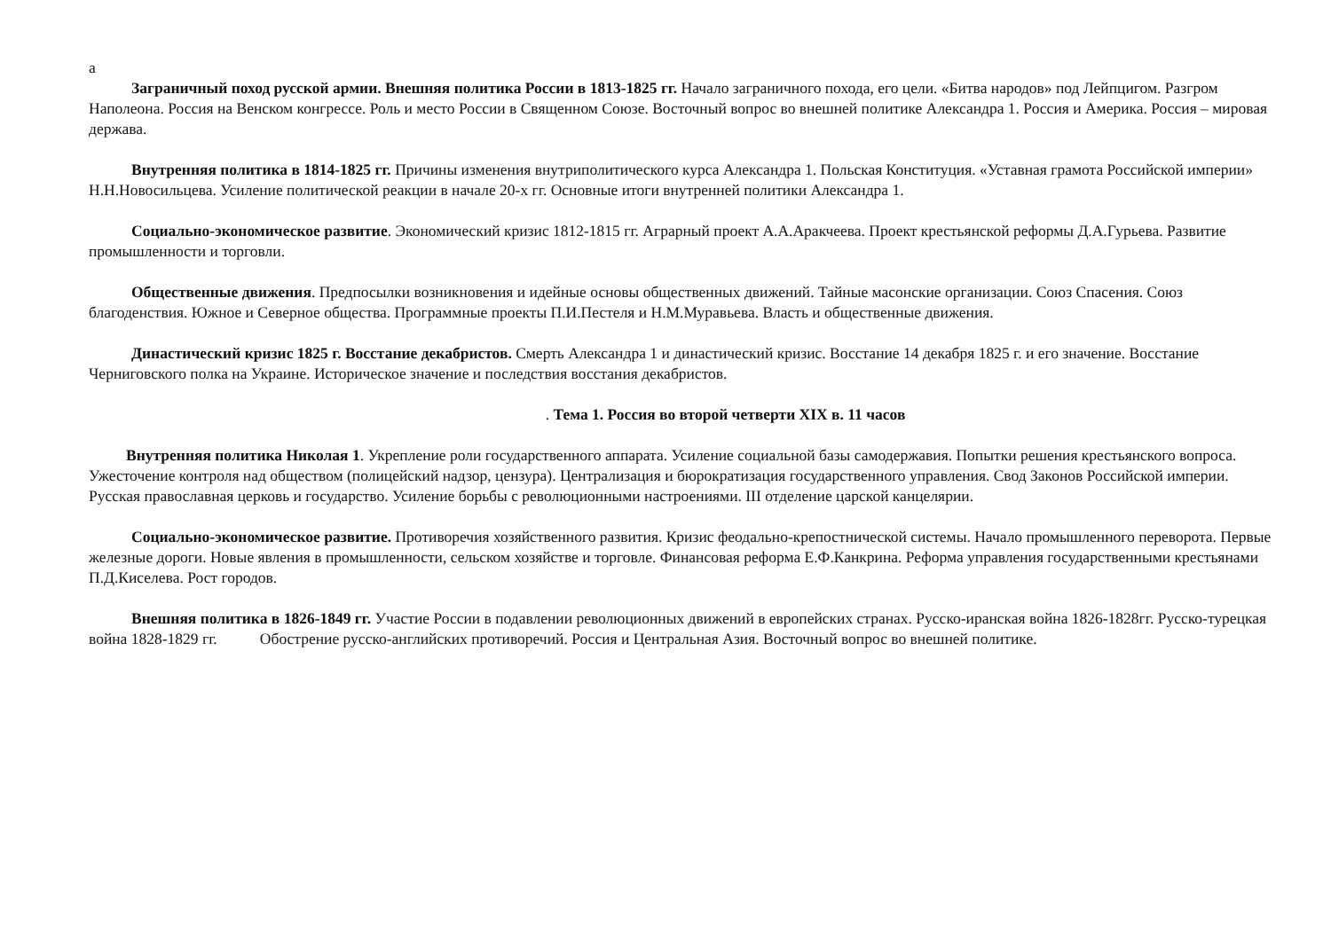а
Заграничный поход русской армии. Внешняя политика России в 1813-1825 гг. Начало заграничного похода, его цели. «Битва народов» под Лейпцигом. Разгром Наполеона. Россия на Венском конгрессе. Роль и место России в Священном Союзе. Восточный вопрос во внешней политике Александра 1. Россия и Америка. Россия – мировая держава.
Внутренняя политика в 1814-1825 гг. Причины изменения внутриполитического курса Александра 1. Польская Конституция. «Уставная грамота Российской империи» Н.Н.Новосильцева. Усиление политической реакции в начале 20-х гг. Основные итоги внутренней политики Александра 1.
Социально-экономическое развитие. Экономический кризис 1812-1815 гг. Аграрный проект А.А.Аракчеева. Проект крестьянской реформы Д.А.Гурьева. Развитие промышленности и торговли.
Общественные движения. Предпосылки возникновения и идейные основы общественных движений. Тайные масонские организации. Союз Спасения. Союз благоденствия. Южное и Северное общества. Программные проекты П.И.Пестеля и Н.М.Муравьева. Власть и общественные движения.
Династический кризис 1825 г. Восстание декабристов. Смерть Александра 1 и династический кризис. Восстание 14 декабря 1825 г. и его значение. Восстание Черниговского полка на Украине. Историческое значение и последствия восстания декабристов.
. Тема 1. Россия во второй четверти XIX в. 11 часов
Внутренняя политика Николая 1. Укрепление роли государственного аппарата. Усиление социальной базы самодержавия. Попытки решения крестьянского вопроса. Ужесточение контроля над обществом (полицейский надзор, цензура). Централизация и бюрократизация государственного управления. Свод Законов Российской империи. Русская православная церковь и государство. Усиление борьбы с революционными настроениями. III отделение царской канцелярии.
Социально-экономическое развитие. Противоречия хозяйственного развития. Кризис феодально-крепостнической системы. Начало промышленного переворота. Первые железные дороги. Новые явления в промышленности, сельском хозяйстве и торговле. Финансовая реформа Е.Ф.Канкрина. Реформа управления государственными крестьянами П.Д.Киселева. Рост городов.
Внешняя политика в 1826-1849 гг. Участие России в подавлении революционных движений в европейских странах. Русско-иранская война 1826-1828гг. Русско-турецкая война 1828-1829 гг. Обострение русско-английских противоречий. Россия и Центральная Азия. Восточный вопрос во внешней политике.